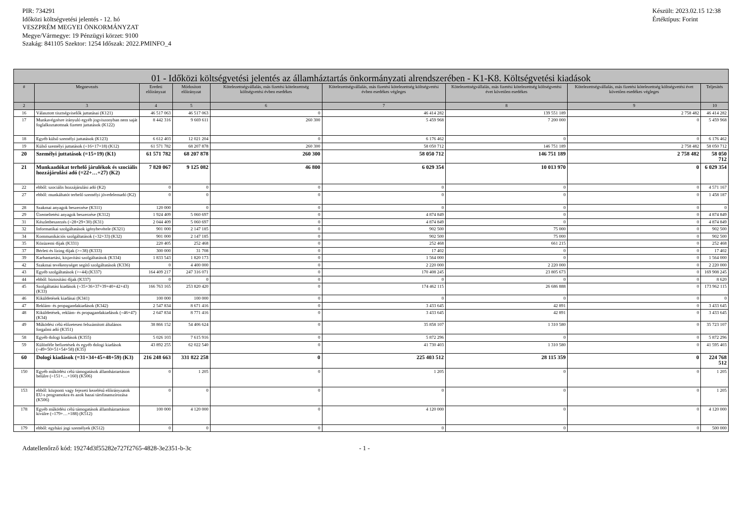PIR: 734291
Időközi költségvetési jelentés - 12. hó
VESZPRÉM MEGYEI ÖNKORMÁNYZAT
Megye/Vármegye: 19 Pénzügyi körzet: 9100
Szakág: 841105 Szektor: 1254 Időszak: 2022.PMINFO_4
Készült: 2023.02.15 12:38
Értéktípus: Forint
| 01 - Időközi költségvetési jelentés az államháztartás önkormányzati alrendszerében - K1-K8. Költségvetési kiadások | | | | | | | | |
| --- | --- | --- | --- | --- | --- | --- | --- | --- |
| # | Megnevezés | Eredeti előirányzat | Módosított előirányzat | Kötelezettségvállalás, más fizetési kötelezettség költségvetési évben esedékes | Kötelezettségvállalás, más fizetési kötelezettség költségvetési évben esedékes végleges | Kötelezettségvállalás, más fizetési kötelezettség költségvetési évet követően esedékes | Kötelezettségvállalás, más fizetési kötelezettség költségvetési évet követően esedékes végleges | Teljesítés |
| 2 | 3 | 4 | 5 | 6 | 7 | 8 | 9 | 10 |
| 16 | Választott tisztségviselők juttatásai (K121) | 46 517 063 | 46 517 063 | 0 | 46 414 282 | 139 551 189 | 2 758 482 | 46 414 282 |
| 17 | Munkavégzésre irányuló egyéb jogviszonyban nem saját foglalkoztatottnak fizetett juttatások (K122) | 8 442 316 | 9 669 611 | 260 300 | 5 459 968 | 7 200 000 | 0 | 5 459 968 |
| 18 | Egyéb külső személyi juttatások (K123) | 6 612 403 | 12 021 204 | 0 | 6 176 462 | 0 | 0 | 6 176 462 |
| 19 | Külső személyi juttatások (=16+17+18) (K12) | 61 571 782 | 68 207 878 | 260 300 | 58 050 712 | 146 751 189 | 2 758 482 | 58 050 712 |
| 20 | Személyi juttatások (=15+19) (K1) | 61 571 782 | 68 207 878 | 260 300 | 58 050 712 | 146 751 189 | 2 758 482 | 58 050 712 |
| 21 | Munkaadókat terhelő járulékok és szociális hozzájárulási adó (=22+…+27) (K2) | 7 820 067 | 9 125 082 | 46 800 | 6 029 354 | 10 013 970 | 0 | 6 029 354 |
| 22 | ebből: szociális hozzájárulási adó (K2) | 0 | 0 | 0 | 0 | 0 | 0 | 4 571 167 |
| 27 | ebből: munkáltatót terhelő személyi jövedelemadó (K2) | 0 | 0 | 0 | 0 | 0 | 0 | 1 458 187 |
| 28 | Szakmai anyagok beszerzése (K311) | 120 000 | 0 | 0 | 0 | 0 | 0 | 0 |
| 29 | Üzemeltetési anyagok beszerzése (K312) | 1 924 409 | 5 060 697 | 0 | 4 874 849 | 0 | 0 | 4 874 849 |
| 31 | Készletbeszerzés (=28+29+30) (K31) | 2 044 409 | 5 060 697 | 0 | 4 874 849 | 0 | 0 | 4 874 849 |
| 32 | Informatikai szolgáltatások igénybevétele (K321) | 901 000 | 2 147 185 | 0 | 902 500 | 75 000 | 0 | 902 500 |
| 34 | Kommunikációs szolgáltatások (=32+33) (K32) | 901 000 | 2 147 185 | 0 | 902 500 | 75 000 | 0 | 902 500 |
| 35 | Közüzemi díjak (K331) | 220 405 | 252 468 | 0 | 252 468 | 661 215 | 0 | 252 468 |
| 37 | Bérleti és lízing díjak (>=38) (K333) | 300 000 | 31 708 | 0 | 17 402 | 0 | 0 | 17 402 |
| 39 | Karbantartási, kisjavítási szolgáltatások (K334) | 1 833 543 | 1 820 173 | 0 | 1 564 000 | 0 | 0 | 1 564 000 |
| 42 | Szakmai tevékenységet segítő szolgáltatások (K336) | 0 | 4 400 000 | 0 | 2 220 000 | 2 220 000 | 0 | 2 220 000 |
| 43 | Egyéb szolgáltatások (>=44) (K337) | 164 409 217 | 247 316 071 | 0 | 170 408 245 | 23 805 673 | 0 | 169 908 245 |
| 44 | ebből: biztosítási díjak (K337) | 0 | 0 | 0 | 0 | 0 | 0 | 8 620 |
| 45 | Szolgáltatási kiadások (=35+36+37+39+40+42+43) (K33) | 166 763 165 | 253 820 420 | 0 | 174 462 115 | 26 686 888 | 0 | 173 962 115 |
| 46 | Kiküldetések kiadásai (K341) | 100 000 | 100 000 | 0 | 0 | 0 | 0 | 0 |
| 47 | Reklám- és propagandakiadások (K342) | 2 547 834 | 8 671 416 | 0 | 3 433 645 | 42 891 | 0 | 3 433 645 |
| 48 | Kiküldetések, reklám- és propagandakiadások (=46+47) (K34) | 2 647 834 | 8 771 416 | 0 | 3 433 645 | 42 891 | 0 | 3 433 645 |
| 49 | Működési célú előzetesen felszámított általános forgalmi adó (K351) | 38 866 152 | 54 406 624 | 0 | 35 858 107 | 1 310 580 | 0 | 35 723 107 |
| 58 | Egyéb dologi kiadások (K355) | 5 026 103 | 7 615 916 | 0 | 5 872 296 | 0 | 0 | 5 872 296 |
| 59 | Különféle befizetések és egyéb dologi kiadások (=49+50+51+54+58) (K35) | 43 892 255 | 62 022 540 | 0 | 41 730 403 | 1 310 580 | 0 | 41 595 403 |
| 60 | Dologi kiadások (=31+34+45+48+59) (K3) | 216 248 663 | 331 822 258 | 0 | 225 403 512 | 28 115 359 | 0 | 224 768 512 |
| 150 | Egyéb működési célú támogatások államháztartáson belülre (=151+…+160) (K506) | 0 | 1 205 | 0 | 1 205 | 0 | 0 | 1 205 |
| 153 | ebből: központi vagy fejezeti kezelésű előirányzatok EU-s programokra és azok hazai társfinanszírozása (K506) | 0 | 0 | 0 | 0 | 0 | 0 | 1 205 |
| 178 | Egyéb működési célú támogatások államháztartáson kívülre (=179+…+188) (K512) | 100 000 | 4 120 000 | 0 | 4 120 000 | 0 | 0 | 4 120 000 |
| 179 | ebből: egyházi jogi személyek (K512) | 0 | 0 | 0 | 0 | 0 | 0 | 500 000 |
Adatellenőrző kód: 19274d3f55282e727f2765-4828-3e2351-b-3c - 1 -